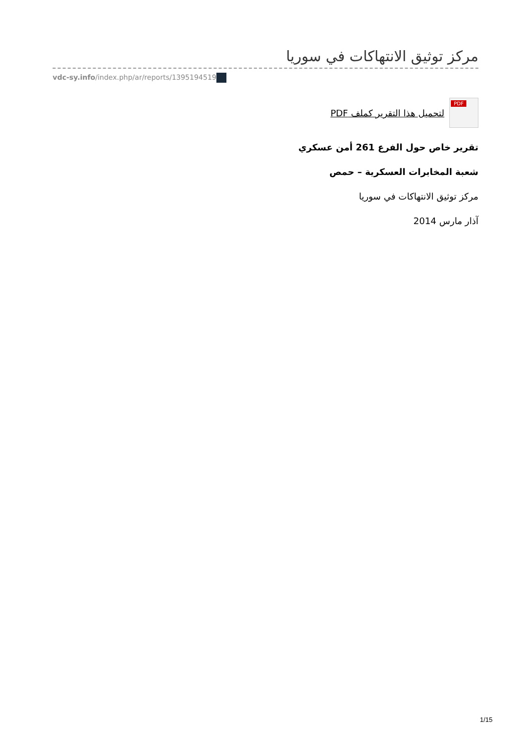مركز توثيق الانتهاكات في سوريا
vdc-sy.info/index.php/ar/reports/1395194519
PDF
لتحميل هذا التقرير كملف PDF
تقرير خاص حول الفرع 261 أمن عسكري
شعبة المخابرات العسكرية – حمص
مركز توثيق الانتهاكات في سوريا
آذار مارس 2014
1/15